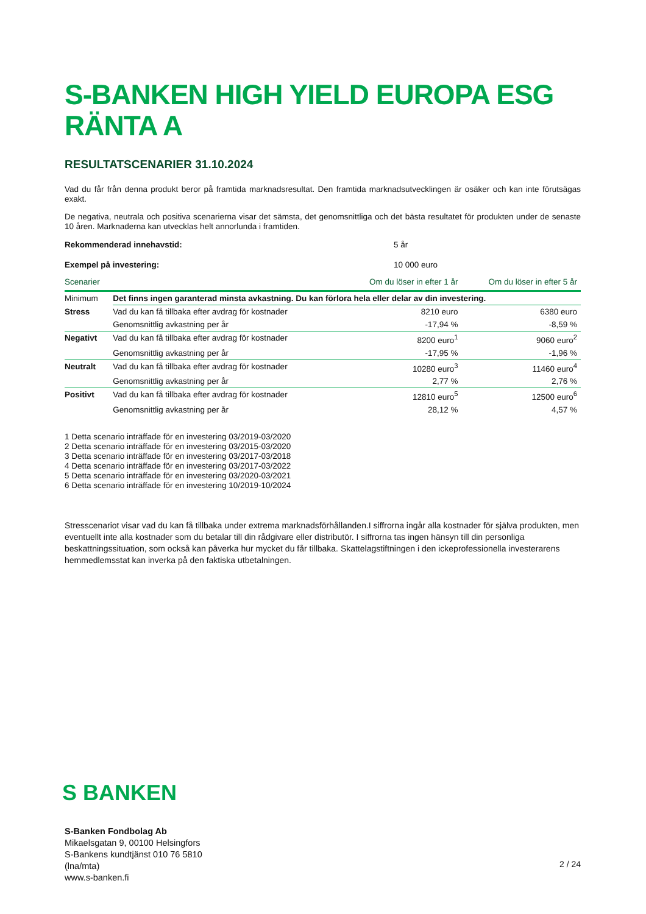S-BANKEN HIGH YIELD EUROPA ESG RÄNTA A
RESULTATSCENARIER 31.10.2024
Vad du får från denna produkt beror på framtida marknadsresultat. Den framtida marknadsutvecklingen är osäker och kan inte förutsägas exakt.
De negativa, neutrala och positiva scenarierna visar det sämsta, det genomsnittliga och det bästa resultatet för produkten under de senaste 10 åren. Marknaderna kan utvecklas helt annorlunda i framtiden.
Rekommenderad innehavstid: 5 år
Exempel på investering: 10 000 euro
| Scenarier | | Om du löser in efter 1 år | Om du löser in efter 5 år |
| --- | --- | --- | --- |
| Minimum | Det finns ingen garanterad minsta avkastning. Du kan förlora hela eller delar av din investering. | | |
| Stress | Vad du kan få tillbaka efter avdrag för kostnader | 8210 euro | 6380 euro |
| | Genomsnittlig avkastning per år | -17,94 % | -8,59 % |
| Negativt | Vad du kan få tillbaka efter avdrag för kostnader | 8200 euro<sup>1</sup> | 9060 euro<sup>2</sup> |
| | Genomsnittlig avkastning per år | -17,95 % | -1,96 % |
| Neutralt | Vad du kan få tillbaka efter avdrag för kostnader | 10280 euro<sup>3</sup> | 11460 euro<sup>4</sup> |
| | Genomsnittlig avkastning per år | 2,77 % | 2,76 % |
| Positivt | Vad du kan få tillbaka efter avdrag för kostnader | 12810 euro<sup>5</sup> | 12500 euro<sup>6</sup> |
| | Genomsnittlig avkastning per år | 28,12 % | 4,57 % |
1 Detta scenario inträffade för en investering 03/2019-03/2020
2 Detta scenario inträffade för en investering 03/2015-03/2020
3 Detta scenario inträffade för en investering 03/2017-03/2018
4 Detta scenario inträffade för en investering 03/2017-03/2022
5 Detta scenario inträffade för en investering 03/2020-03/2021
6 Detta scenario inträffade för en investering 10/2019-10/2024
Stresscenariot visar vad du kan få tillbaka under extrema marknadsförhållanden.I siffrorna ingår alla kostnader för själva produkten, men eventuellt inte alla kostnader som du betalar till din rådgivare eller distributör. I siffrorna tas ingen hänsyn till din personliga beskattningssituation, som också kan påverka hur mycket du får tillbaka. Skattelagstiftningen i den ickeprofessionella investerarens hemmedlemsstat kan inverka på den faktiska utbetalningen.
S BANKEN
S-Banken Fondbolag Ab
Mikaelsgatan 9, 00100 Helsingfors
S-Bankens kundtjänst 010 76 5810
(lna/mta)
www.s-banken.fi
2 / 24